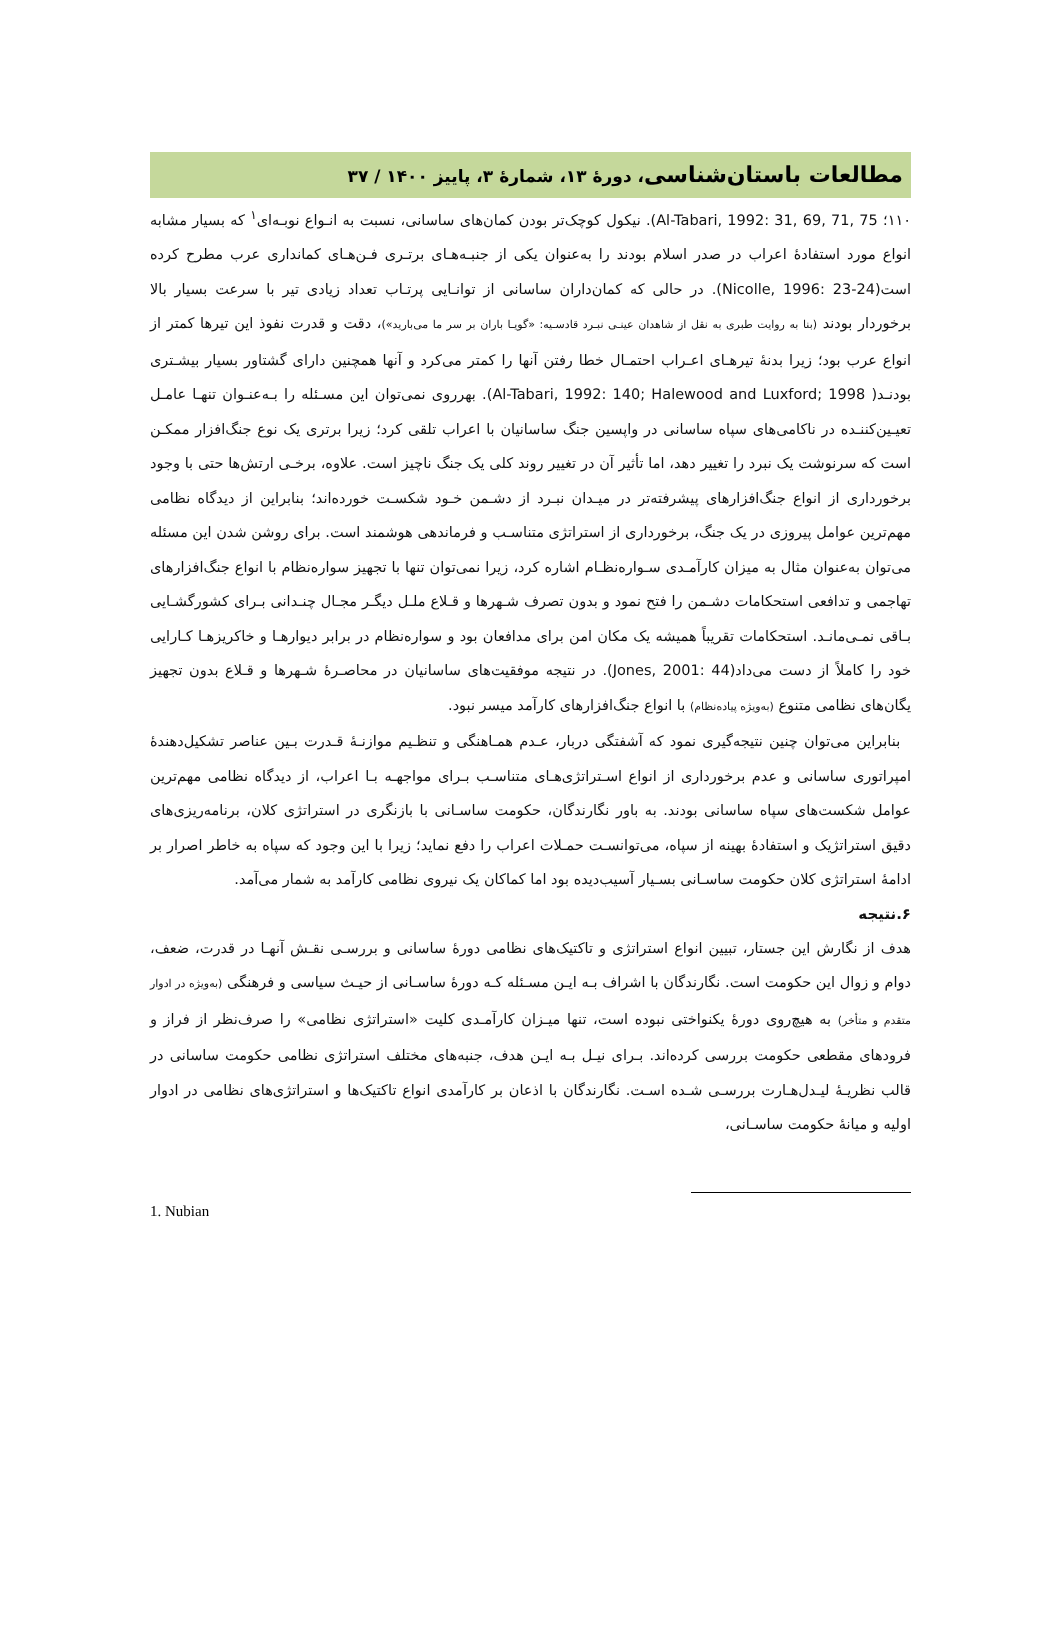مطالعات باستان‌شناسی، دورهٔ ۱۳، شمارهٔ ۳، پاییز ۱۴۰۰ / ۳۷
۱۱۰؛ Al-Tabari, 1992: 31, 69, 71, 75). نیکول کوچک‌تر بودن کمان‌های ساسانی، نسبت به انـواع نوبـه‌ای<sup>۱</sup> که بسیار مشابه انواع مورد استفادهٔ اعراب در صدر اسلام بودند را به‌عنوان یکی از جنبـه‌هـای برتـری فـن‌هـای کمانداری عرب مطرح کرده است(Nicolle, 1996: 23-24). در حالی که کمان‌داران ساسانی از توانـایی پرتـاب تعداد زیادی تیر با سرعت بسیار بالا برخوردار بودند (بنا به روایت طبری به نقل از شاهدان عینـی نبـرد قادسـیه: «گویـا باران بر سر ما می‌بارید»)، دقت و قدرت نفوذ این تیرها کمتر از انواع عرب بود؛ زیرا بدنهٔ تیرهـای اعـراب احتمـال خطا رفتن آنها را کمتر می‌کرد و آنها همچنین دارای گشتاور بسیار بیشـتری بودنـد( Al-Tabari, 1992: 140; Halewood and Luxford; 1998). بهرروی نمی‌توان این مسـئله را بـه‌عنـوان تنهـا عامـل تعیـین‌کننـده در ناکامی‌های سپاه ساسانی در واپسین جنگ ساسانیان با اعراب تلقی کرد؛ زیرا برتری یک نوع جنگ‌افزار ممکـن است که سرنوشت یک نبرد را تغییر دهد، اما تأثیر آن در تغییر روند کلی یک جنگ ناچیز است. علاوه، برخـی ارتش‌ها حتی با وجود برخورداری از انواع جنگ‌افزارهای پیشرفته‌تر در میـدان نبـرد از دشـمن خـود شکسـت خورده‌اند؛ بنابراین از دیدگاه نظامی مهم‌ترین عوامل پیروزی در یک جنگ، برخورداری از استراتژی متناسـب و فرماندهی هوشمند است. برای روشن شدن این مسئله می‌توان به‌عنوان مثال به میزان کارآمـدی سـواره‌نظـام اشاره کرد، زیرا نمی‌توان تنها با تجهیز سواره‌نظام با انواع جنگ‌افزارهای تهاجمی و تدافعی استحکامات دشـمن را فتح نمود و بدون تصرف شـهرها و قـلاع ملـل دیگـر مجـال چنـدانی بـرای کشورگشـایی بـاقی نمـی‌مانـد. استحکامات تقریباً همیشه یک مکان امن برای مدافعان بود و سواره‌نظام در برابر دیوارهـا و خاکریزهـا کـارایی خود را کاملاً از دست می‌داد(Jones, 2001: 44). در نتیجه موفقیت‌های ساسانیان در محاصـرهٔ شـهرها و قـلاع بدون تجهیز یگان‌های نظامی متنوع (به‌ویژه پیاده‌نظام) با انواع جنگ‌افزارهای کارآمد میسر نبود.
بنابراین می‌توان چنین نتیجه‌گیری نمود که آشفتگی دربار، عـدم همـاهنگی و تنظـیم موازنـهٔ قـدرت بـین عناصر تشکیل‌دهندهٔ امپراتوری ساسانی و عدم برخورداری از انواع اسـتراتژی‌هـای متناسـب بـرای مواجهـه بـا اعراب، از دیدگاه نظامی مهم‌ترین عوامل شکست‌های سپاه ساسانی بودند. به باور نگارندگان، حکومت ساسـانی با بازنگری در استراتژی کلان، برنامه‌ریزی‌های دقیق استراتژیک و استفادهٔ بهینه از سپاه، می‌توانسـت حمـلات اعراب را دفع نماید؛ زیرا با این وجود که سپاه به خاطر اصرار بر ادامهٔ استراتژی کلان حکومت ساسـانی بسـیار آسیب‌دیده بود اما کماکان یک نیروی نظامی کارآمد به شمار می‌آمد.
۶.نتیجه
هدف از نگارش این جستار، تبیین انواع استراتژی و تاکتیک‌های نظامی دورهٔ ساسانی و بررسـی نقـش آنهـا در قدرت، ضعف، دوام و زوال این حکومت است. نگارندگان با اشراف بـه ایـن مسـئله کـه دورهٔ ساسـانی از حیـث سیاسی و فرهنگی (به‌ویژه در ادوار متقدم و متأخر) به هیچ‌روی دورهٔ یکنواختی نبوده است، تنها میـزان کارآمـدی کلیت «استراتژی نظامی» را صرف‌نظر از فراز و فرودهای مقطعی حکومت بررسی کرده‌اند. بـرای نیـل بـه ایـن هدف، جنبه‌های مختلف استراتژی نظامی حکومت ساسانی در قالب نظریـهٔ لیـدل‌هـارت بررسـی شـده اسـت. نگارندگان با اذعان بر کارآمدی انواع تاکتیک‌ها و استراتژی‌های نظامی در ادوار اولیه و میانهٔ حکومت ساسـانی،
1. Nubian